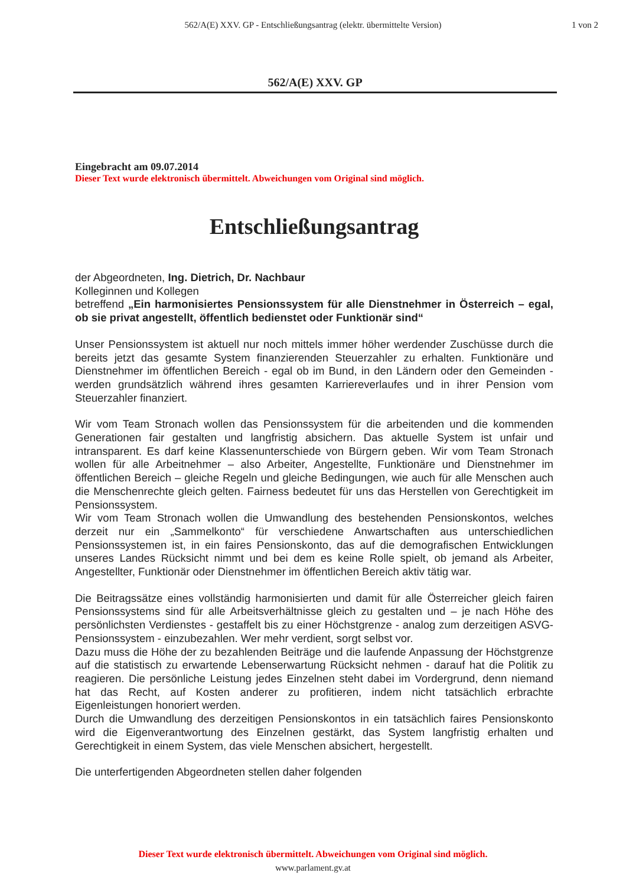562/A(E) XXV. GP - Entschließungsantrag (elektr. übermittelte Version)
1 von 2
562/A(E) XXV. GP
Eingebracht am 09.07.2014
Dieser Text wurde elektronisch übermittelt. Abweichungen vom Original sind möglich.
Entschließungsantrag
der Abgeordneten, Ing. Dietrich, Dr. Nachbaur
Kolleginnen und Kollegen
betreffend „Ein harmonisiertes Pensionssystem für alle Dienstnehmer in Österreich – egal, ob sie privat angestellt, öffentlich bedienstet oder Funktionär sind“
Unser Pensionssystem ist aktuell nur noch mittels immer höher werdender Zuschüsse durch die bereits jetzt das gesamte System finanzierenden Steuerzahler zu erhalten. Funktionäre und Dienstnehmer im öffentlichen Bereich - egal ob im Bund, in den Ländern oder den Gemeinden - werden grundsätzlich während ihres gesamten Karriereverlaufes und in ihrer Pension vom Steuerzahler finanziert.
Wir vom Team Stronach wollen das Pensionssystem für die arbeitenden und die kommenden Generationen fair gestalten und langfristig absichern. Das aktuelle System ist unfair und intransparent. Es darf keine Klassenunterschiede von Bürgern geben. Wir vom Team Stronach wollen für alle Arbeitnehmer – also Arbeiter, Angestellte, Funktionäre und Dienstnehmer im öffentlichen Bereich – gleiche Regeln und gleiche Bedingungen, wie auch für alle Menschen auch die Menschenrechte gleich gelten. Fairness bedeutet für uns das Herstellen von Gerechtigkeit im Pensionssystem.
Wir vom Team Stronach wollen die Umwandlung des bestehenden Pensionskontos, welches derzeit nur ein „Sammelkonto“ für verschiedene Anwartschaften aus unterschiedlichen Pensionssystemen ist, in ein faires Pensionskonto, das auf die demografischen Entwicklungen unseres Landes Rücksicht nimmt und bei dem es keine Rolle spielt, ob jemand als Arbeiter, Angestellter, Funktionär oder Dienstnehmer im öffentlichen Bereich aktiv tätig war.
Die Beitragssätze eines vollständig harmonisierten und damit für alle Österreicher gleich fairen Pensionssystems sind für alle Arbeitsverhältnisse gleich zu gestalten und – je nach Höhe des persönlichsten Verdienstes - gestaffelt bis zu einer Höchstgrenze - analog zum derzeitigen ASVG-Pensionssystem - einzubezahlen. Wer mehr verdient, sorgt selbst vor.
Dazu muss die Höhe der zu bezahlenden Beiträge und die laufende Anpassung der Höchstgrenze auf die statistisch zu erwartende Lebenserwartung Rücksicht nehmen - darauf hat die Politik zu reagieren. Die persönliche Leistung jedes Einzelnen steht dabei im Vordergrund, denn niemand hat das Recht, auf Kosten anderer zu profitieren, indem nicht tatsächlich erbrachte Eigenleistungen honoriert werden.
Durch die Umwandlung des derzeitigen Pensionskontos in ein tatsächlich faires Pensionskonto wird die Eigenverantwortung des Einzelnen gestärkt, das System langfristig erhalten und Gerechtigkeit in einem System, das viele Menschen absichert, hergestellt.
Die unterfertigenden Abgeordneten stellen daher folgenden
Dieser Text wurde elektronisch übermittelt. Abweichungen vom Original sind möglich.
www.parlament.gv.at